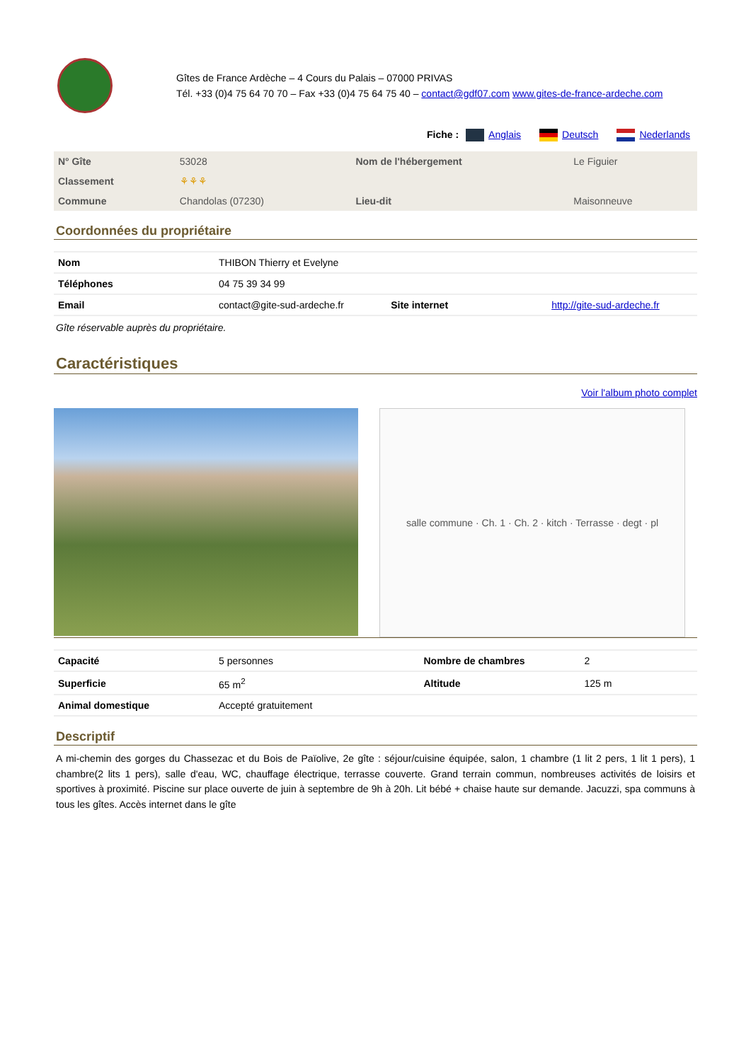Gîtes de France Ardèche – 4 Cours du Palais – 07000 PRIVAS
Tél. +33 (0)4 75 64 70 70 – Fax +33 (0)4 75 64 75 40 – contact@gdf07.com www.gites-de-france-ardeche.com
Fiche : Anglais Deutsch Nederlands
| N° Gîte | 53028 | Nom de l'hébergement | Le Figuier |
| Classement | ⚘⚘⚘ | | |
| Commune | Chandolas (07230) | Lieu-dit | Maisonneuve |
Coordonnées du propriétaire
| Nom | THIBON Thierry et Evelyne | | |
| Téléphones | 04 75 39 34 99 | | |
| Email | contact@gite-sud-ardeche.fr | Site internet | http://gite-sud-ardeche.fr |
Gîte réservable auprès du propriétaire.
Caractéristiques
Voir l'album photo complet
salle commune · Ch. 1 · Ch. 2 · kitch · Terrasse · degt · pl
| Capacité | 5 personnes | Nombre de chambres | 2 |
| Superficie | 65 m<sup>2</sup> | Altitude | 125 m |
| Animal domestique | Accepté gratuitement | | |
Descriptif
A mi-chemin des gorges du Chassezac et du Bois de Païolive, 2e gîte : séjour/cuisine équipée, salon, 1 chambre (1 lit 2 pers, 1 lit 1 pers), 1 chambre(2 lits 1 pers), salle d'eau, WC, chauffage électrique, terrasse couverte. Grand terrain commun, nombreuses activités de loisirs et sportives à proximité. Piscine sur place ouverte de juin à septembre de 9h à 20h. Lit bébé + chaise haute sur demande. Jacuzzi, spa communs à tous les gîtes. Accès internet dans le gîte